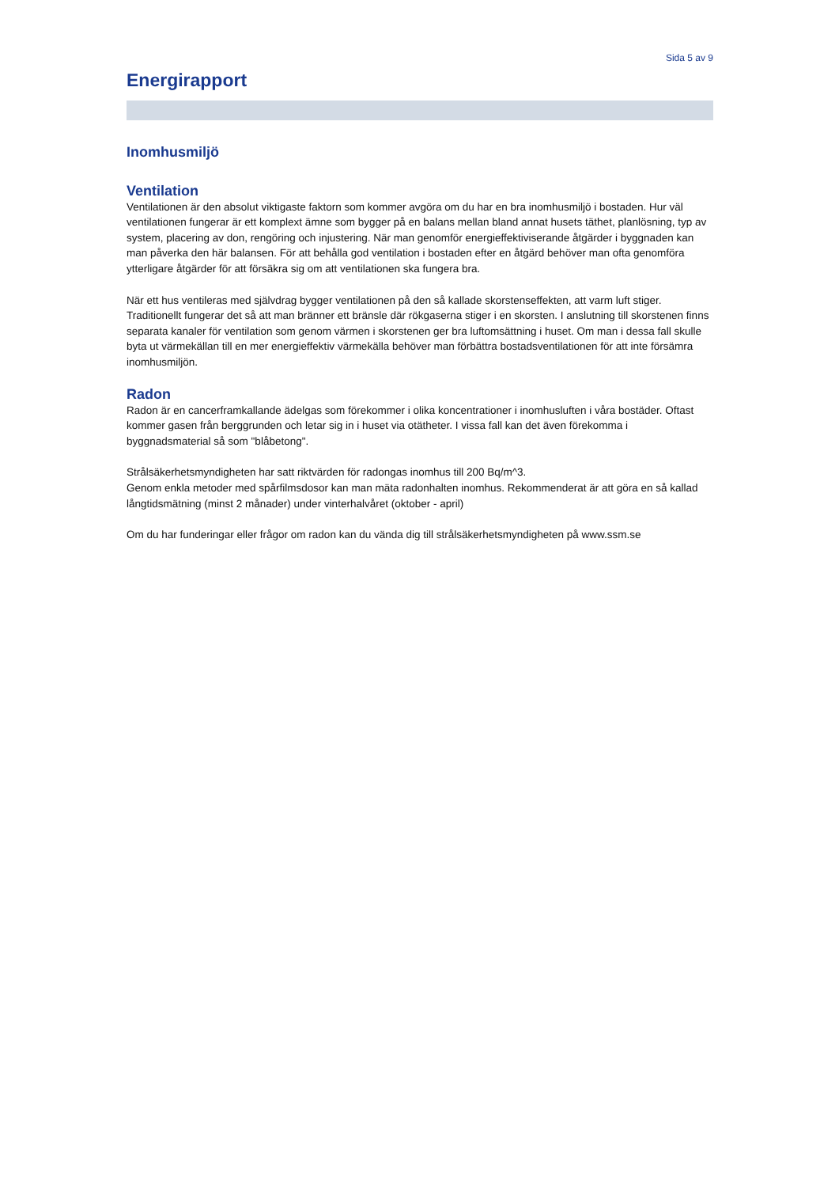Sida 5 av 9
Energirapport
Inomhusmiljö
Ventilation
Ventilationen är den absolut viktigaste faktorn som kommer avgöra om du har en bra inomhusmiljö i bostaden. Hur väl ventilationen fungerar är ett komplext ämne som bygger på en balans mellan bland annat husets täthet, planlösning, typ av system, placering av don, rengöring och injustering. När man genomför energieffektiviserande åtgärder i byggnaden kan man påverka den här balansen. För att behålla god ventilation i bostaden efter en åtgärd behöver man ofta genomföra ytterligare åtgärder för att försäkra sig om att ventilationen ska fungera bra.
När ett hus ventileras med självdrag bygger ventilationen på den så kallade skorstenseffekten, att varm luft stiger. Traditionellt fungerar det så att man bränner ett bränsle där rökgaserna stiger i en skorsten. I anslutning till skorstenen finns separata kanaler för ventilation som genom värmen i skorstenen ger bra luftomsättning i huset. Om man i dessa fall skulle byta ut värmekällan till en mer energieffektiv värmekälla behöver man förbättra bostadsventilationen för att inte försämra inomhusmiljön.
Radon
Radon är en cancerframkallande ädelgas som förekommer i olika koncentrationer i inomhusluften i våra bostäder. Oftast kommer gasen från berggrunden och letar sig in i huset via otätheter. I vissa fall kan det även förekomma i byggnadsmaterial så som "blåbetong".
Strålsäkerhetsmyndigheten har satt riktvärden för radongas inomhus till 200 Bq/m^3.
Genom enkla metoder med spårfilmsdosor kan man mäta radonhalten inomhus. Rekommenderat är att göra en så kallad långtidsmätning (minst 2 månader) under vinterhalvåret (oktober - april)
Om du har funderingar eller frågor om radon kan du vända dig till strålsäkerhetsmyndigheten på www.ssm.se